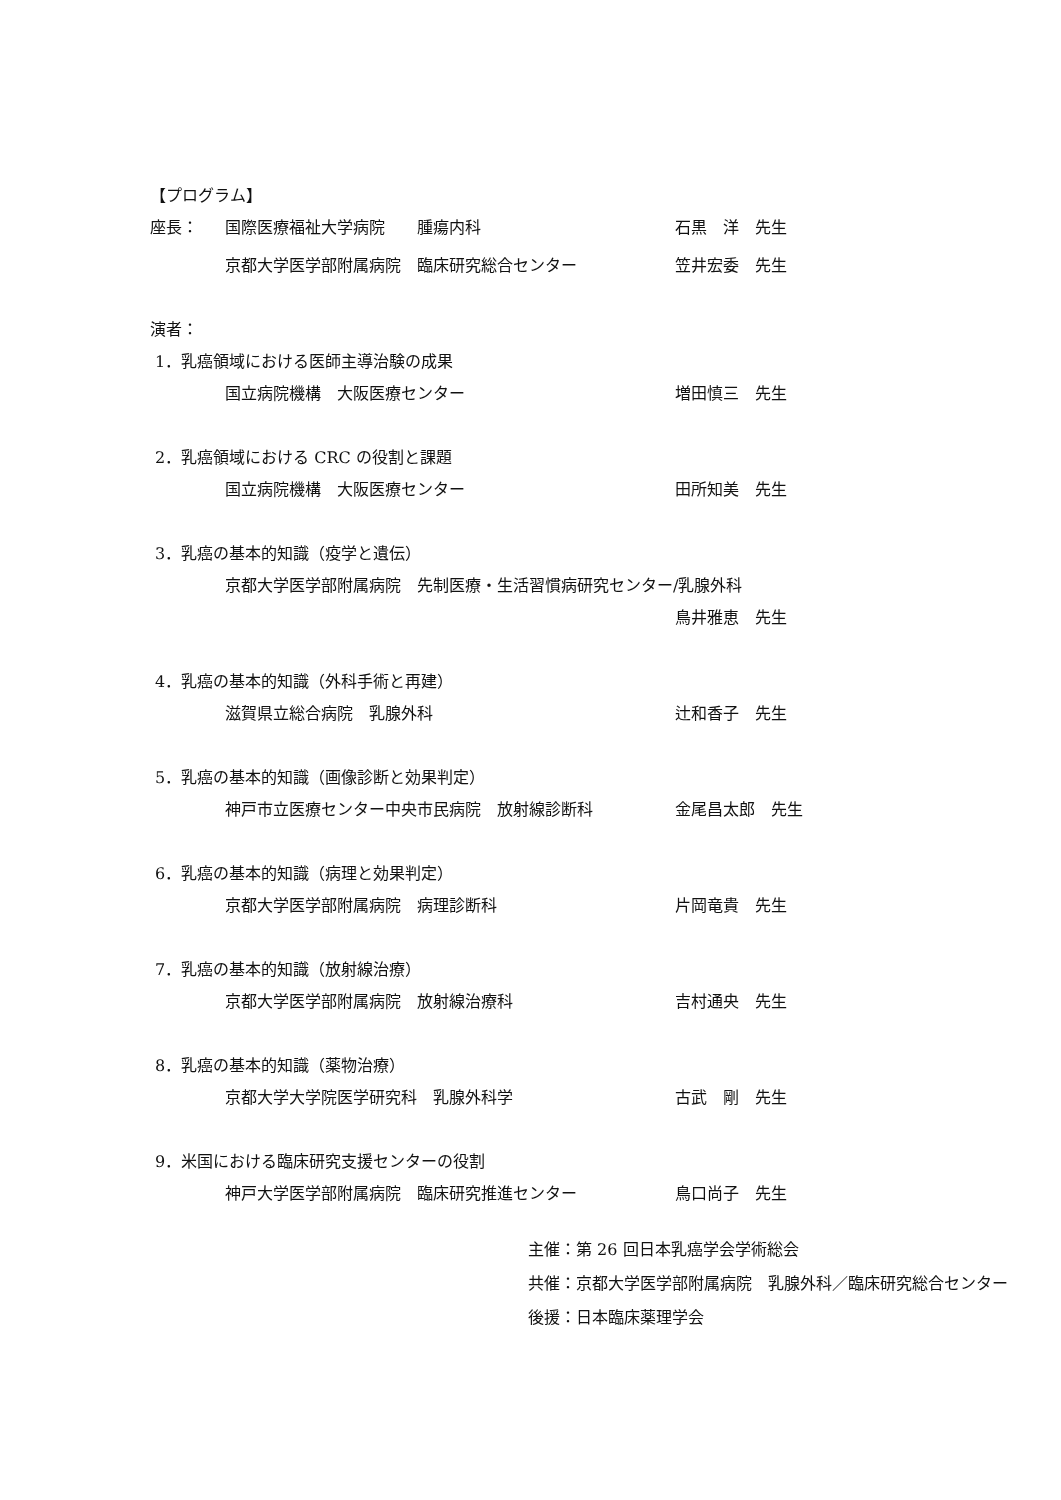【プログラム】
座長： 国際医療福祉大学病院　　腫瘍内科 石黒　洋　先生
京都大学医学部附属病院　臨床研究総合センター 笠井宏委　先生
演者：
1．乳癌領域における医師主導治験の成果
国立病院機構　大阪医療センター 増田慎三　先生
2．乳癌領域における CRC の役割と課題
国立病院機構　大阪医療センター 田所知美　先生
3．乳癌の基本的知識（疫学と遺伝）
京都大学医学部附属病院　先制医療・生活習慣病研究センター/乳腺外科
鳥井雅恵　先生
4．乳癌の基本的知識（外科手術と再建）
滋賀県立総合病院　乳腺外科 辻和香子　先生
5．乳癌の基本的知識（画像診断と効果判定）
神戸市立医療センター中央市民病院　放射線診断科 金尾昌太郎　先生
6．乳癌の基本的知識（病理と効果判定）
京都大学医学部附属病院　病理診断科 片岡竜貴　先生
7．乳癌の基本的知識（放射線治療）
京都大学医学部附属病院　放射線治療科 吉村通央　先生
8．乳癌の基本的知識（薬物治療）
京都大学大学院医学研究科　乳腺外科学 古武　剛　先生
9．米国における臨床研究支援センターの役割
神戸大学医学部附属病院　臨床研究推進センター 鳥口尚子　先生
主催：第 26 回日本乳癌学会学術総会
共催：京都大学医学部附属病院　乳腺外科／臨床研究総合センター
後援：日本臨床薬理学会